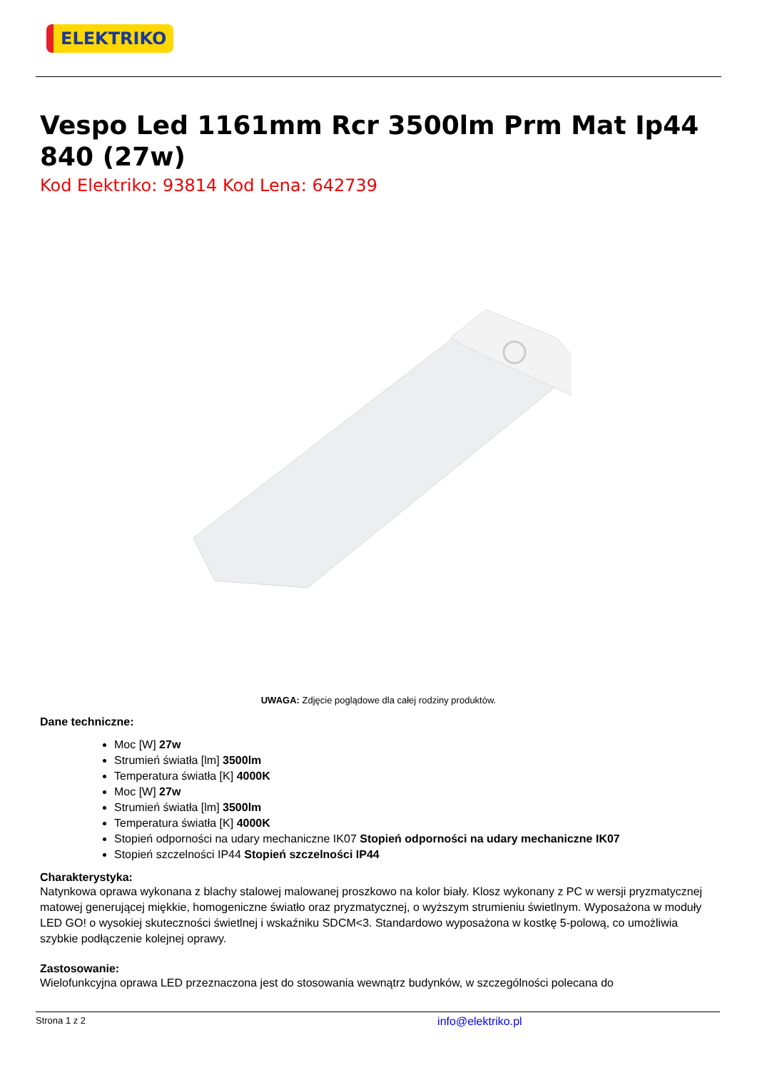ELEKTRIKO
Vespo Led 1161mm Rcr 3500lm Prm Mat Ip44 840 (27w)
Kod Elektriko: 93814 Kod Lena: 642739
UWAGA: Zdjęcie poglądowe dla całej rodziny produktów.
Dane techniczne:
Moc [W] 27w
Strumień światła [lm] 3500lm
Temperatura światła [K] 4000K
Moc [W] 27w
Strumień światła [lm] 3500lm
Temperatura światła [K] 4000K
Stopień odporności na udary mechaniczne IK07 Stopień odporności na udary mechaniczne IK07
Stopień szczelności IP44 Stopień szczelności IP44
Charakterystyka:
Natynkowa oprawa wykonana z blachy stalowej malowanej proszkowo na kolor biały. Klosz wykonany z PC w wersji pryzmatycznej matowej generującej miękkie, homogeniczne światło oraz pryzmatycznej, o wyższym strumieniu świetlnym. Wyposażona w moduły LED GO! o wysokiej skuteczności świetlnej i wskaźniku SDCM<3. Standardowo wyposażona w kostkę 5-polową, co umożliwia szybkie podłączenie kolejnej oprawy.
Zastosowanie:
Wielofunkcyjna oprawa LED przeznaczona jest do stosowania wewnątrz budynków, w szczególności polecana do
Strona 1 z 2 info@elektriko.pl